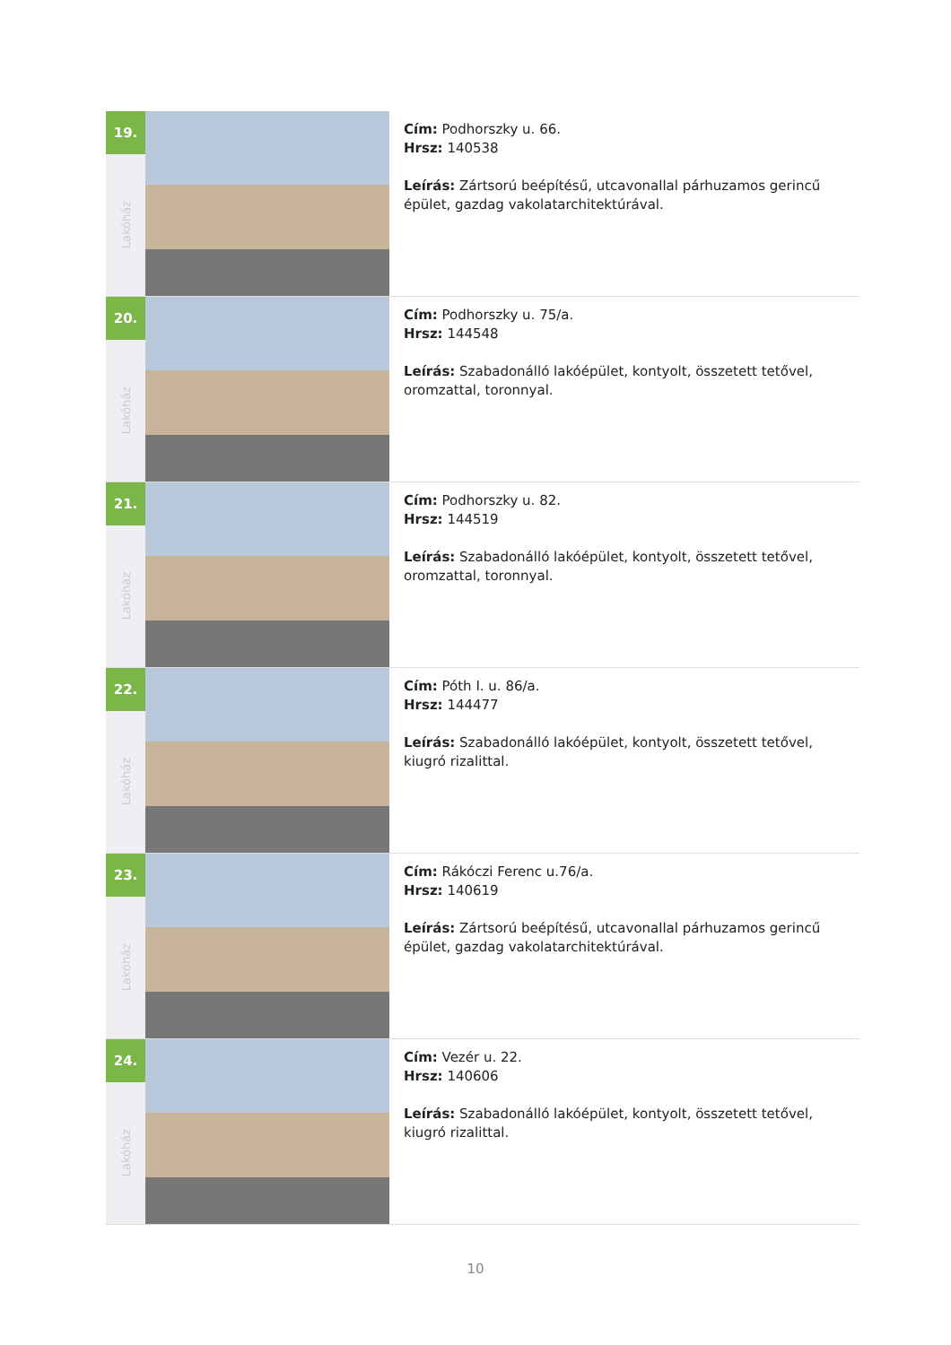19.
Lakóház
Cím: Podhorszky u. 66.
Hrsz: 140538
Leírás: Zártsorú beépítésű, utcavonallal párhuzamos gerincű épület, gazdag vakolatarchitektúrával.
20.
Lakóház
Cím: Podhorszky u. 75/a.
Hrsz: 144548
Leírás: Szabadonálló lakóépület, kontyolt, összetett tetővel, oromzattal, toronnyal.
21.
Lakóház
Cím: Podhorszky u. 82.
Hrsz: 144519
Leírás: Szabadonálló lakóépület, kontyolt, összetett tetővel, oromzattal, toronnyal.
22.
Lakóház
Cím: Póth I. u. 86/a.
Hrsz: 144477
Leírás: Szabadonálló lakóépület, kontyolt, összetett tetővel, kiugró rizalittal.
23.
Lakóház
Cím: Rákóczi Ferenc u.76/a.
Hrsz: 140619
Leírás: Zártsorú beépítésű, utcavonallal párhuzamos gerincű épület, gazdag vakolatarchitektúrával.
24.
Lakóház
Cím: Vezér u. 22.
Hrsz: 140606
Leírás: Szabadonálló lakóépület, kontyolt, összetett tetővel, kiugró rizalittal.
10